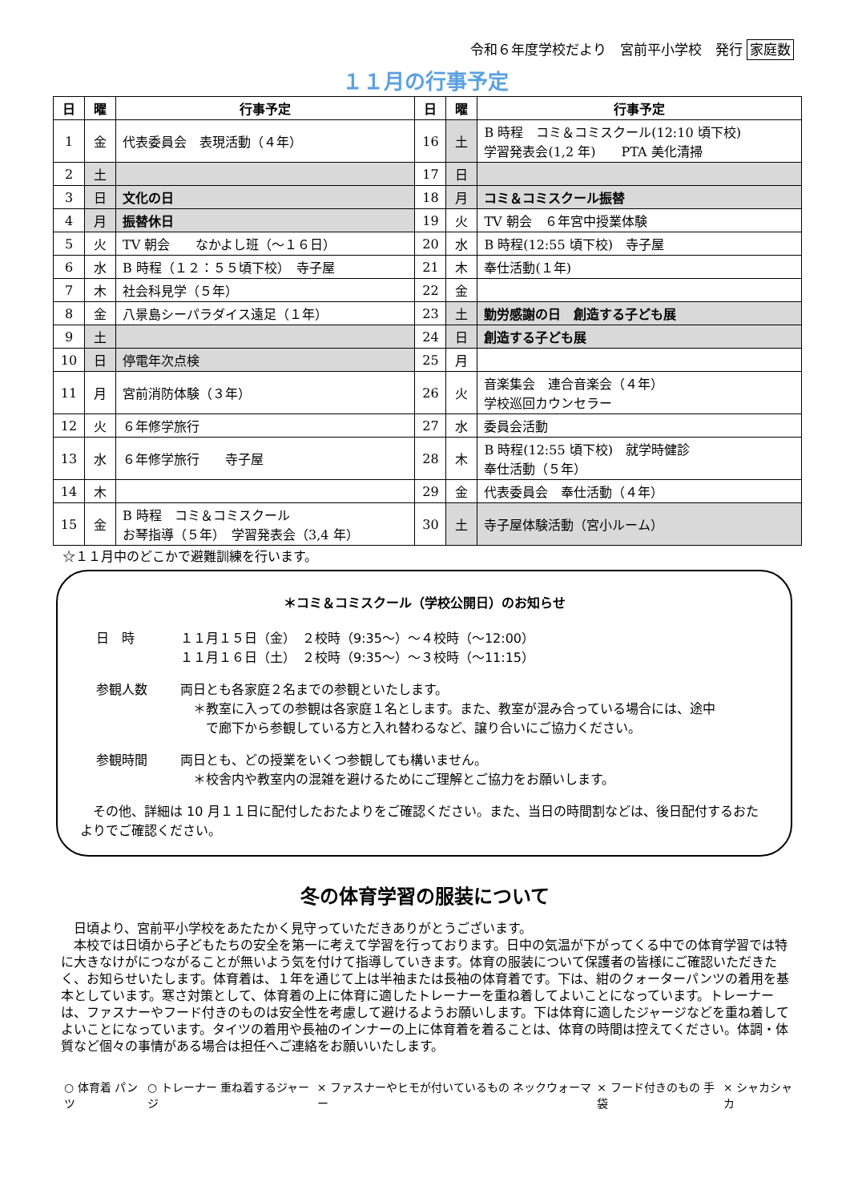令和６年度学校だより　宮前平小学校　発行 家庭数
１１月の行事予定
| 日 | 曜 | 行事予定 | 日 | 曜 | 行事予定 |
| --- | --- | --- | --- | --- | --- |
| 1 | 金 | 代表委員会 表現活動（４年） | 16 | 土 | B 時程 コミ＆コミスクール(12:10 頃下校) 学習発表会(1,2 年) PTA 美化清掃 |
| 2 | 土 | | 17 | 日 | |
| 3 | 日 | 文化の日 | 18 | 月 | コミ＆コミスクール振替 |
| 4 | 月 | 振替休日 | 19 | 火 | TV 朝会 ６年宮中授業体験 |
| 5 | 火 | TV 朝会 なかよし班（～１６日） | 20 | 水 | B 時程(12:55 頃下校) 寺子屋 |
| 6 | 水 | B 時程（１２：５５頃下校） 寺子屋 | 21 | 木 | 奉仕活動(１年) |
| 7 | 木 | 社会科見学（５年） | 22 | 金 | |
| 8 | 金 | 八景島シーパラダイス遠足（１年） | 23 | 土 | 勤労感謝の日 創造する子ども展 |
| 9 | 土 | | 24 | 日 | 創造する子ども展 |
| 10 | 日 | 停電年次点検 | 25 | 月 | |
| 11 | 月 | 宮前消防体験（３年） | 26 | 火 | 音楽集会 連合音楽会（４年） 学校巡回カウンセラー |
| 12 | 火 | ６年修学旅行 | 27 | 水 | 委員会活動 |
| 13 | 水 | ６年修学旅行 寺子屋 | 28 | 木 | B 時程(12:55 頃下校) 就学時健診 奉仕活動（５年） |
| 14 | 木 | | 29 | 金 | 代表委員会 奉仕活動（４年） |
| 15 | 金 | B 時程 コミ＆コミスクール お琴指導（５年） 学習発表会（3,4 年） | 30 | 土 | 寺子屋体験活動（宮小ルーム） |
☆１１月中のどこかで避難訓練を行います。
＊コミ＆コミスクール（学校公開日）のお知らせ
日　時 １１月１５日（金）　２校時（9:35～）～４校時（～12:00）
１１月１６日（土）　２校時（9:35～）～３校時（～11:15）
参観人数 両日とも各家庭２名までの参観といたします。
　＊教室に入っての参観は各家庭１名とします。また、教室が混み合っている場合には、途中
　　で廊下から参観している方と入れ替わるなど、譲り合いにご協力ください。
参観時間 両日とも、どの授業をいくつ参観しても構いません。
　＊校舎内や教室内の混雑を避けるためにご理解とご協力をお願いします。
　その他、詳細は 10 月１１日に配付したおたよりをご確認ください。また、当日の時間割などは、後日配付するおたよりでご確認ください。
冬の体育学習の服装について
　日頃より、宮前平小学校をあたたかく見守っていただきありがとうございます。
　本校では日頃から子どもたちの安全を第一に考えて学習を行っております。日中の気温が下がってくる中での体育学習では特に大きなけがにつながることが無いよう気を付けて指導していきます。体育の服装について保護者の皆様にご確認いただきたく、お知らせいたします。体育着は、１年を通じて上は半袖または長袖の体育着です。下は、紺のクォーターパンツの着用を基本としています。寒さ対策として、体育着の上に体育に適したトレーナーを重ね着してよいことになっています。トレーナーは、ファスナーやフード付きのものは安全性を考慮して避けるようお願いします。下は体育に適したジャージなどを重ね着してよいことになっています。タイツの着用や長袖のインナーの上に体育着を着ることは、体育の時間は控えてください。体調・体質など個々の事情がある場合は担任へご連絡をお願いいたします。
○ 体育着 パンツ ○ トレーナー 重ね着するジャージ × ファスナーやヒモが付いているもの ネックウォーマー
× フード付きのもの 手袋 × シャカシャカ